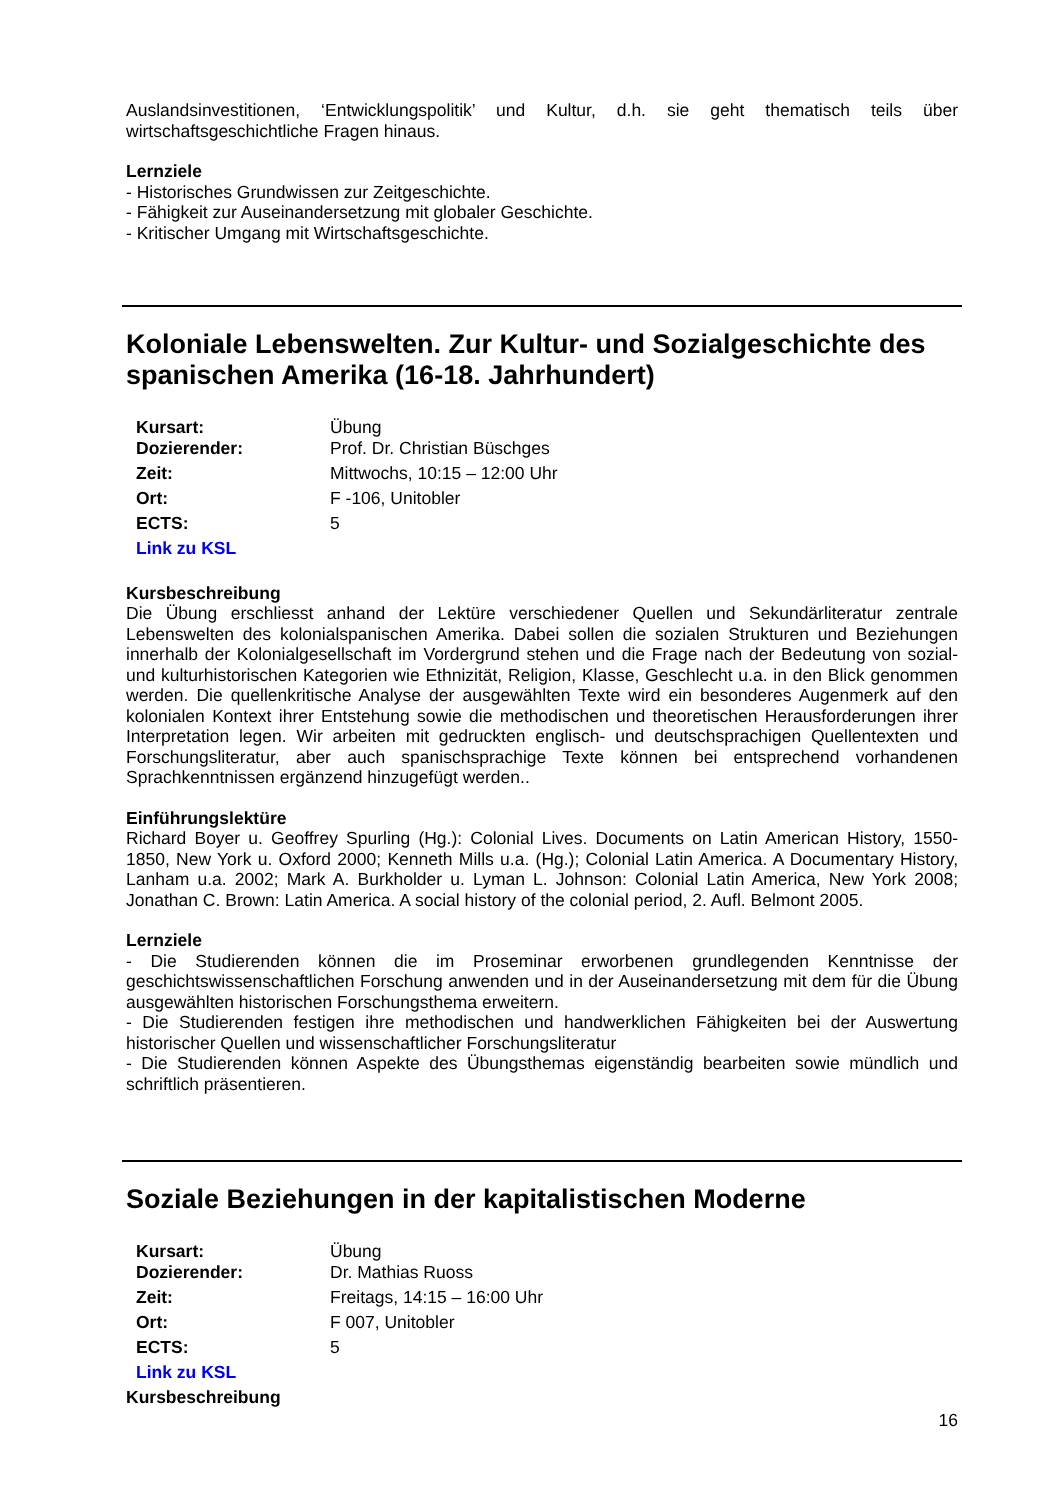Auslandsinvestitionen, ‘Entwicklungspolitik’ und Kultur, d.h. sie geht thematisch teils über wirtschaftsgeschichtliche Fragen hinaus.
Lernziele
- Historisches Grundwissen zur Zeitgeschichte.
- Fähigkeit zur Auseinandersetzung mit globaler Geschichte.
- Kritischer Umgang mit Wirtschaftsgeschichte.
Koloniale Lebenswelten. Zur Kultur- und Sozialgeschichte des spanischen Amerika (16-18. Jahrhundert)
| Kursart: | Übung |
| Dozierender: | Prof. Dr. Christian Büschges |
| Zeit: | Mittwochs, 10:15 – 12:00 Uhr |
| Ort: | F -106, Unitobler |
| ECTS: | 5 |
| Link zu KSL | |
Kursbeschreibung
Die Übung erschliesst anhand der Lektüre verschiedener Quellen und Sekundärliteratur zentrale Lebenswelten des kolonialspanischen Amerika. Dabei sollen die sozialen Strukturen und Beziehungen innerhalb der Kolonialgesellschaft im Vordergrund stehen und die Frage nach der Bedeutung von sozial- und kulturhistorischen Kategorien wie Ethnizität, Religion, Klasse, Geschlecht u.a. in den Blick genommen werden. Die quellenkritische Analyse der ausgewählten Texte wird ein besonderes Augenmerk auf den kolonialen Kontext ihrer Entstehung sowie die methodischen und theoretischen Herausforderungen ihrer Interpretation legen. Wir arbeiten mit gedruckten englisch- und deutschsprachigen Quellentexten und Forschungsliteratur, aber auch spanischsprachige Texte können bei entsprechend vorhandenen Sprachkenntnissen ergänzend hinzugefügt werden..
Einführungslektüre
Richard Boyer u. Geoffrey Spurling (Hg.): Colonial Lives. Documents on Latin American History, 1550-1850, New York u. Oxford 2000; Kenneth Mills u.a. (Hg.); Colonial Latin America. A Documentary History, Lanham u.a. 2002; Mark A. Burkholder u. Lyman L. Johnson: Colonial Latin America, New York 2008; Jonathan C. Brown: Latin America. A social history of the colonial period, 2. Aufl. Belmont 2005.
Lernziele
- Die Studierenden können die im Proseminar erworbenen grundlegenden Kenntnisse der geschichtswissenschaftlichen Forschung anwenden und in der Auseinandersetzung mit dem für die Übung ausgewählten historischen Forschungsthema erweitern.
- Die Studierenden festigen ihre methodischen und handwerklichen Fähigkeiten bei der Auswertung historischer Quellen und wissenschaftlicher Forschungsliteratur
- Die Studierenden können Aspekte des Übungsthemas eigenständig bearbeiten sowie mündlich und schriftlich präsentieren.
Soziale Beziehungen in der kapitalistischen Moderne
| Kursart: | Übung |
| Dozierender: | Dr. Mathias Ruoss |
| Zeit: | Freitags, 14:15 – 16:00 Uhr |
| Ort: | F 007, Unitobler |
| ECTS: | 5 |
| Link zu KSL | |
Kursbeschreibung
16